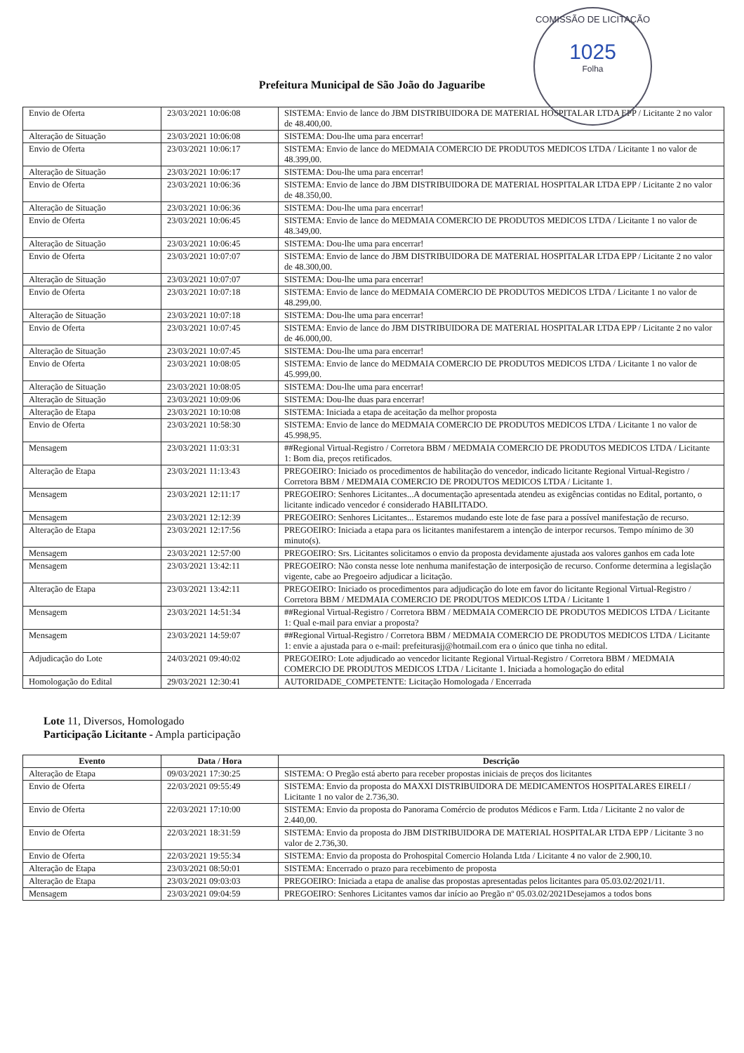COMISSÃO DE LICITAÇÃO
1025
Folha
Prefeitura Municipal de São João do Jaguaribe
| Envio de Oferta | 23/03/2021 10:06:08 | SISTEMA: Envio de lance do JBM DISTRIBUIDORA DE MATERIAL HOSPITALAR LTDA EPP / Licitante 2 no valor de 48.400,00. |
| Alteração de Situação | 23/03/2021 10:06:08 | SISTEMA: Dou-lhe uma para encerrar! |
| Envio de Oferta | 23/03/2021 10:06:17 | SISTEMA: Envio de lance do MEDMAIA COMERCIO DE PRODUTOS MEDICOS LTDA / Licitante 1 no valor de 48.399,00. |
| Alteração de Situação | 23/03/2021 10:06:17 | SISTEMA: Dou-lhe uma para encerrar! |
| Envio de Oferta | 23/03/2021 10:06:36 | SISTEMA: Envio de lance do JBM DISTRIBUIDORA DE MATERIAL HOSPITALAR LTDA EPP / Licitante 2 no valor de 48.350,00. |
| Alteração de Situação | 23/03/2021 10:06:36 | SISTEMA: Dou-lhe uma para encerrar! |
| Envio de Oferta | 23/03/2021 10:06:45 | SISTEMA: Envio de lance do MEDMAIA COMERCIO DE PRODUTOS MEDICOS LTDA / Licitante 1 no valor de 48.349,00. |
| Alteração de Situação | 23/03/2021 10:06:45 | SISTEMA: Dou-lhe uma para encerrar! |
| Envio de Oferta | 23/03/2021 10:07:07 | SISTEMA: Envio de lance do JBM DISTRIBUIDORA DE MATERIAL HOSPITALAR LTDA EPP / Licitante 2 no valor de 48.300,00. |
| Alteração de Situação | 23/03/2021 10:07:07 | SISTEMA: Dou-lhe uma para encerrar! |
| Envio de Oferta | 23/03/2021 10:07:18 | SISTEMA: Envio de lance do MEDMAIA COMERCIO DE PRODUTOS MEDICOS LTDA / Licitante 1 no valor de 48.299,00. |
| Alteração de Situação | 23/03/2021 10:07:18 | SISTEMA: Dou-lhe uma para encerrar! |
| Envio de Oferta | 23/03/2021 10:07:45 | SISTEMA: Envio de lance do JBM DISTRIBUIDORA DE MATERIAL HOSPITALAR LTDA EPP / Licitante 2 no valor de 46.000,00. |
| Alteração de Situação | 23/03/2021 10:07:45 | SISTEMA: Dou-lhe uma para encerrar! |
| Envio de Oferta | 23/03/2021 10:08:05 | SISTEMA: Envio de lance do MEDMAIA COMERCIO DE PRODUTOS MEDICOS LTDA / Licitante 1 no valor de 45.999,00. |
| Alteração de Situação | 23/03/2021 10:08:05 | SISTEMA: Dou-lhe uma para encerrar! |
| Alteração de Situação | 23/03/2021 10:09:06 | SISTEMA: Dou-lhe duas para encerrar! |
| Alteração de Etapa | 23/03/2021 10:10:08 | SISTEMA: Iniciada a etapa de aceitação da melhor proposta |
| Envio de Oferta | 23/03/2021 10:58:30 | SISTEMA: Envio de lance do MEDMAIA COMERCIO DE PRODUTOS MEDICOS LTDA / Licitante 1 no valor de 45.998,95. |
| Mensagem | 23/03/2021 11:03:31 | ##Regional Virtual-Registro / Corretora BBM / MEDMAIA COMERCIO DE PRODUTOS MEDICOS LTDA / Licitante 1: Bom dia, preços retificados. |
| Alteração de Etapa | 23/03/2021 11:13:43 | PREGOEIRO: Iniciado os procedimentos de habilitação do vencedor, indicado licitante Regional Virtual-Registro / Corretora BBM / MEDMAIA COMERCIO DE PRODUTOS MEDICOS LTDA / Licitante 1. |
| Mensagem | 23/03/2021 12:11:17 | PREGOEIRO: Senhores Licitantes...A documentação apresentada atendeu as exigências contidas no Edital, portanto, o licitante indicado vencedor é considerado HABILITADO. |
| Mensagem | 23/03/2021 12:12:39 | PREGOEIRO: Senhores Licitantes... Estaremos mudando este lote de fase para a possível manifestação de recurso. |
| Alteração de Etapa | 23/03/2021 12:17:56 | PREGOEIRO: Iniciada a etapa para os licitantes manifestarem a intenção de interpor recursos. Tempo mínimo de 30 minuto(s). |
| Mensagem | 23/03/2021 12:57:00 | PREGOEIRO: Srs. Licitantes solicitamos o envio da proposta devidamente ajustada aos valores ganhos em cada lote |
| Mensagem | 23/03/2021 13:42:11 | PREGOEIRO: Não consta nesse lote nenhuma manifestação de interposição de recurso. Conforme determina a legislação vigente, cabe ao Pregoeiro adjudicar a licitação. |
| Alteração de Etapa | 23/03/2021 13:42:11 | PREGOEIRO: Iniciado os procedimentos para adjudicação do lote em favor do licitante Regional Virtual-Registro / Corretora BBM / MEDMAIA COMERCIO DE PRODUTOS MEDICOS LTDA / Licitante 1 |
| Mensagem | 23/03/2021 14:51:34 | ##Regional Virtual-Registro / Corretora BBM / MEDMAIA COMERCIO DE PRODUTOS MEDICOS LTDA / Licitante 1: Qual e-mail para enviar a proposta? |
| Mensagem | 23/03/2021 14:59:07 | ##Regional Virtual-Registro / Corretora BBM / MEDMAIA COMERCIO DE PRODUTOS MEDICOS LTDA / Licitante 1: envie a ajustada para o e-mail: prefeiturasjj@hotmail.com era o único que tinha no edital. |
| Adjudicação do Lote | 24/03/2021 09:40:02 | PREGOEIRO: Lote adjudicado ao vencedor licitante Regional Virtual-Registro / Corretora BBM / MEDMAIA COMERCIO DE PRODUTOS MEDICOS LTDA / Licitante 1. Iniciada a homologação do edital |
| Homologação do Edital | 29/03/2021 12:30:41 | AUTORIDADE_COMPETENTE: Licitação Homologada / Encerrada |
Lote 11, Diversos, Homologado
Participação Licitante - Ampla participação
| Evento | Data / Hora | Descrição |
| --- | --- | --- |
| Alteração de Etapa | 09/03/2021 17:30:25 | SISTEMA: O Pregão está aberto para receber propostas iniciais de preços dos licitantes |
| Envio de Oferta | 22/03/2021 09:55:49 | SISTEMA: Envio da proposta do MAXXI DISTRIBUIDORA DE MEDICAMENTOS HOSPITALARES EIRELI / Licitante 1 no valor de 2.736,30. |
| Envio de Oferta | 22/03/2021 17:10:00 | SISTEMA: Envio da proposta do Panorama Comércio de produtos Médicos e Farm. Ltda / Licitante 2 no valor de 2.440,00. |
| Envio de Oferta | 22/03/2021 18:31:59 | SISTEMA: Envio da proposta do JBM DISTRIBUIDORA DE MATERIAL HOSPITALAR LTDA EPP / Licitante 3 no valor de 2.736,30. |
| Envio de Oferta | 22/03/2021 19:55:34 | SISTEMA: Envio da proposta do Prohospital Comercio Holanda Ltda / Licitante 4 no valor de 2.900,10. |
| Alteração de Etapa | 23/03/2021 08:50:01 | SISTEMA: Encerrado o prazo para recebimento de proposta |
| Alteração de Etapa | 23/03/2021 09:03:03 | PREGOEIRO: Iniciada a etapa de analise das propostas apresentadas pelos licitantes para 05.03.02/2021/11. |
| Mensagem | 23/03/2021 09:04:59 | PREGOEIRO: Senhores Licitantes vamos dar início ao Pregão nº 05.03.02/2021Desejamos a todos bons |